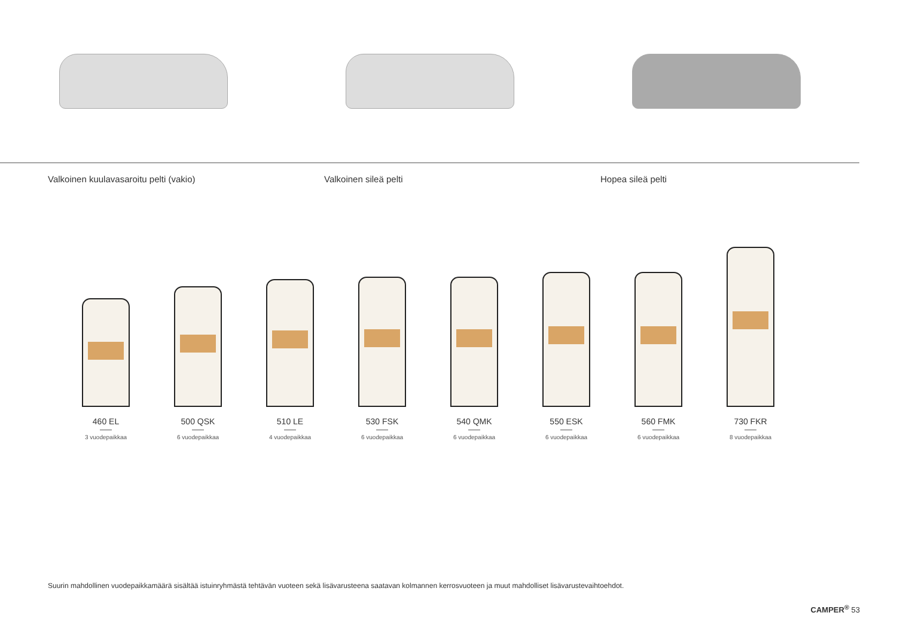Valkoinen kuulavasaroitu pelti (vakio) Valkoinen sileä pelti Hopea sileä pelti
460 EL
3 vuodepaikkaa
500 QSK
6 vuodepaikkaa
510 LE
4 vuodepaikkaa
530 FSK
6 vuodepaikkaa
540 QMK
6 vuodepaikkaa
550 ESK
6 vuodepaikkaa
560 FMK
6 vuodepaikkaa
730 FKR
8 vuodepaikkaa
Suurin mahdollinen vuodepaikkamäärä sisältää istuinryhmästä tehtävän vuoteen sekä lisävarusteena saatavan kolmannen kerrosvuoteen ja muut mahdolliset lisävarustevaihtoehdot.
CAMPER<sup>®</sup> 53